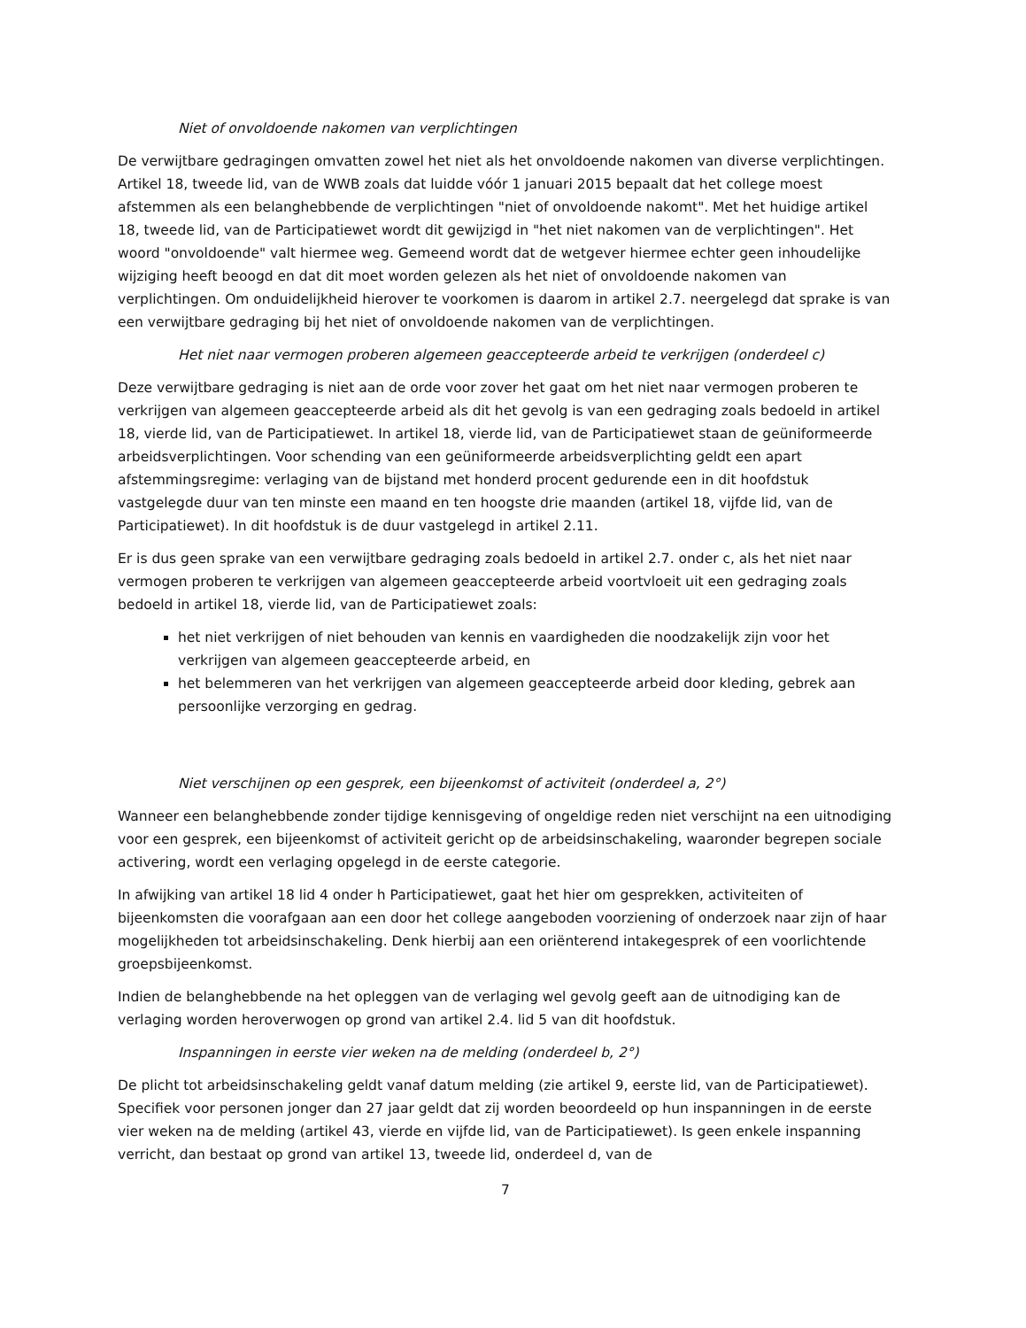Niet of onvoldoende nakomen van verplichtingen
De verwijtbare gedragingen omvatten zowel het niet als het onvoldoende nakomen van diverse verplichtingen. Artikel 18, tweede lid, van de WWB zoals dat luidde vóór 1 januari 2015 bepaalt dat het college moest afstemmen als een belanghebbende de verplichtingen "niet of onvoldoende nakomt". Met het huidige artikel 18, tweede lid, van de Participatiewet wordt dit gewijzigd in "het niet nakomen van de verplichtingen". Het woord "onvoldoende" valt hiermee weg. Gemeend wordt dat de wetgever hiermee echter geen inhoudelijke wijziging heeft beoogd en dat dit moet worden gelezen als het niet of onvoldoende nakomen van verplichtingen. Om onduidelijkheid hierover te voorkomen is daarom in artikel 2.7. neergelegd dat sprake is van een verwijtbare gedraging bij het niet of onvoldoende nakomen van de verplichtingen.
Het niet naar vermogen proberen algemeen geaccepteerde arbeid te verkrijgen (onderdeel c)
Deze verwijtbare gedraging is niet aan de orde voor zover het gaat om het niet naar vermogen proberen te verkrijgen van algemeen geaccepteerde arbeid als dit het gevolg is van een gedraging zoals bedoeld in artikel 18, vierde lid, van de Participatiewet. In artikel 18, vierde lid, van de Participatiewet staan de geüniformeerde arbeidsverplichtingen. Voor schending van een geüniformeerde arbeidsverplichting geldt een apart afstemmingsregime: verlaging van de bijstand met honderd procent gedurende een in dit hoofdstuk vastgelegde duur van ten minste een maand en ten hoogste drie maanden (artikel 18, vijfde lid, van de Participatiewet). In dit hoofdstuk is de duur vastgelegd in artikel 2.11.
Er is dus geen sprake van een verwijtbare gedraging zoals bedoeld in artikel 2.7. onder c, als het niet naar vermogen proberen te verkrijgen van algemeen geaccepteerde arbeid voortvloeit uit een gedraging zoals bedoeld in artikel 18, vierde lid, van de Participatiewet zoals:
het niet verkrijgen of niet behouden van kennis en vaardigheden die noodzakelijk zijn voor het verkrijgen van algemeen geaccepteerde arbeid, en
het belemmeren van het verkrijgen van algemeen geaccepteerde arbeid door kleding, gebrek aan persoonlijke verzorging en gedrag.
Niet verschijnen op een gesprek, een bijeenkomst of activiteit (onderdeel a, 2°)
Wanneer een belanghebbende zonder tijdige kennisgeving of ongeldige reden niet verschijnt na een uitnodiging voor een gesprek, een bijeenkomst of activiteit gericht op de arbeidsinschakeling, waaronder begrepen sociale activering, wordt een verlaging opgelegd in de eerste categorie.
In afwijking van artikel 18 lid 4 onder h Participatiewet, gaat het hier om gesprekken, activiteiten of bijeenkomsten die voorafgaan aan een door het college aangeboden voorziening of onderzoek naar zijn of haar mogelijkheden tot arbeidsinschakeling. Denk hierbij aan een oriënterend intakegesprek of een voorlichtende groepsbijeenkomst.
Indien de belanghebbende na het opleggen van de verlaging wel gevolg geeft aan de uitnodiging kan de verlaging worden heroverwogen op grond van artikel 2.4. lid 5 van dit hoofdstuk.
Inspanningen in eerste vier weken na de melding (onderdeel b, 2°)
De plicht tot arbeidsinschakeling geldt vanaf datum melding (zie artikel 9, eerste lid, van de Participatiewet). Specifiek voor personen jonger dan 27 jaar geldt dat zij worden beoordeeld op hun inspanningen in de eerste vier weken na de melding (artikel 43, vierde en vijfde lid, van de Participatiewet). Is geen enkele inspanning verricht, dan bestaat op grond van artikel 13, tweede lid, onderdeel d, van de
7